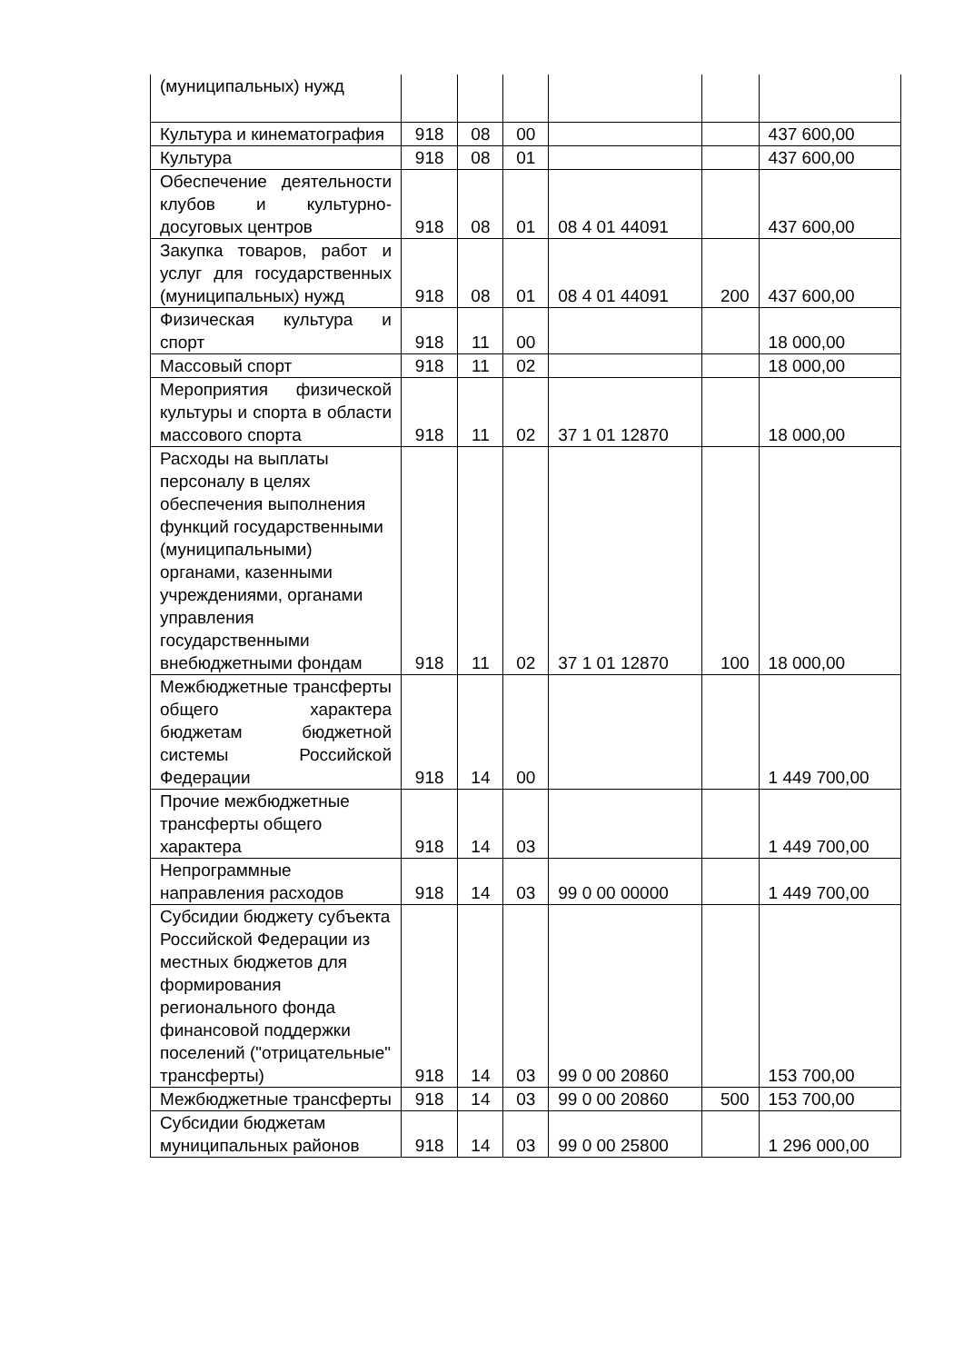| (муниципальных) нужд | | | | | | |
| Культура и кинематография | 918 | 08 | 00 | | | 437 600,00 |
| Культура | 918 | 08 | 01 | | | 437 600,00 |
| Обеспечение деятельности клубов и культурно-досуговых центров | 918 | 08 | 01 | 08 4 01 44091 | | 437 600,00 |
| Закупка товаров, работ и услуг для государственных (муниципальных) нужд | 918 | 08 | 01 | 08 4 01 44091 | 200 | 437 600,00 |
| Физическая культура и спорт | 918 | 11 | 00 | | | 18 000,00 |
| Массовый спорт | 918 | 11 | 02 | | | 18 000,00 |
| Мероприятия физической культуры и спорта в области массового спорта | 918 | 11 | 02 | 37 1 01 12870 | | 18 000,00 |
| Расходы на выплаты персоналу в целях обеспечения выполнения функций государственными (муниципальными) органами, казенными учреждениями, органами управления государственными внебюджетными фондам | 918 | 11 | 02 | 37 1 01 12870 | 100 | 18 000,00 |
| Межбюджетные трансферты общего характера бюджетам бюджетной системы Российской Федерации | 918 | 14 | 00 | | | 1 449 700,00 |
| Прочие межбюджетные трансферты общего характера | 918 | 14 | 03 | | | 1 449 700,00 |
| Непрограммные направления расходов | 918 | 14 | 03 | 99 0 00 00000 | | 1 449 700,00 |
| Субсидии бюджету субъекта Российской Федерации из местных бюджетов для формирования регионального фонда финансовой поддержки поселений ("отрицательные" трансферты) | 918 | 14 | 03 | 99 0 00 20860 | | 153 700,00 |
| Межбюджетные трансферты | 918 | 14 | 03 | 99 0 00 20860 | 500 | 153 700,00 |
| Субсидии бюджетам муниципальных районов | 918 | 14 | 03 | 99 0 00 25800 | | 1 296 000,00 |